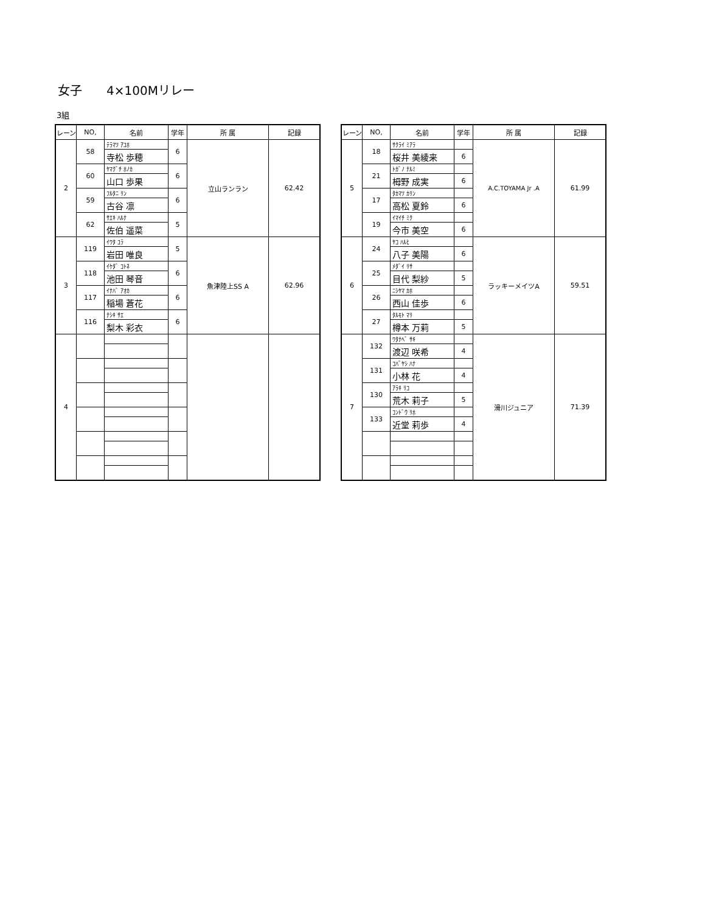女子　　4×100Mリレー
3組
| レーン | NO, | 名前 | 学年 | 所 属 | 記録 |
| --- | --- | --- | --- | --- | --- |
| 2 | 58 | ﾃﾗﾏﾂ ｱﾕﾎ | 6 | 立山ランラン | 62.42 |
| | | 寺松 歩穂 | | | |
| | 60 | ﾔﾏｸﾞﾁ ﾎﾉｶ | 6 | | |
| | | 山口 歩果 | | | |
| | 59 | ﾌﾙﾀﾆ ﾘﾝ | 6 | | |
| | | 古谷 凛 | | | |
| | 62 | ｻｴｷ ﾊﾙﾅ | 5 | | |
| | | 佐伯 遥菜 | | | |
| 3 | 119 | ｲﾜﾀ ﾕﾗ | 5 | 魚津陸上SS A | 62.96 |
| | | 岩田 唯良 | | | |
| | 118 | ｲｹﾀﾞ ｺﾄﾈ | 6 | | |
| | | 池田 琴音 | | | |
| | 117 | ｲﾅﾊﾞ ｱｵｶ | 6 | | |
| | | 稲場 蒼花 | | | |
| | 116 | ﾅｼｷ ｻｴ | 6 | | |
| | | 梨木 彩衣 | | | |
| 4 | | | | | |
| レーン | NO, | 名前 | 学年 | 所 属 | 記録 |
| --- | --- | --- | --- | --- | --- |
| 5 | 18 | ｻｸﾗｲ ﾐｱﾗ | | A.C.TOYAMA Jr .A | 61.99 |
| | | 桜井 美綾来 | 6 | | |
| | 21 | ﾄｶﾞﾉ ﾅﾙﾐ | | | |
| | | 栂野 成実 | 6 | | |
| | 17 | ﾀｶﾏﾂ ｶﾘﾝ | | | |
| | | 高松 夏鈴 | 6 | | |
| | 19 | ｲﾏｲﾁ ﾐｸ | | | |
| | | 今市 美空 | 6 | | |
| 6 | 24 | ﾔｺ ﾊﾙﾋ | | ラッキーメイツA | 59.51 |
| | | 八子 美陽 | 6 | | |
| | 25 | ﾒﾀﾞｲ ﾘｻ | | | |
| | | 目代 梨紗 | 5 | | |
| | 26 | ﾆｼﾔﾏ ｶﾎ | | | |
| | | 西山 佳歩 | 6 | | |
| | 27 | ﾀﾙﾓﾄ ﾏﾘ | | | |
| | | 樽本 万莉 | 5 | | |
| 7 | 132 | ﾜﾀﾅﾍﾞ ｻｷ | | 滑川ジュニア | 71.39 |
| | | 渡辺 咲希 | 4 | | |
| | 131 | ｺﾊﾞﾔｼ ﾊﾅ | | | |
| | | 小林 花 | 4 | | |
| | 130 | ｱﾗｷ ﾘｺ | | | |
| | | 荒木 莉子 | 5 | | |
| | 133 | ｺﾝﾄﾞｳ ﾘﾎ | | | |
| | | 近堂 莉歩 | 4 | | |